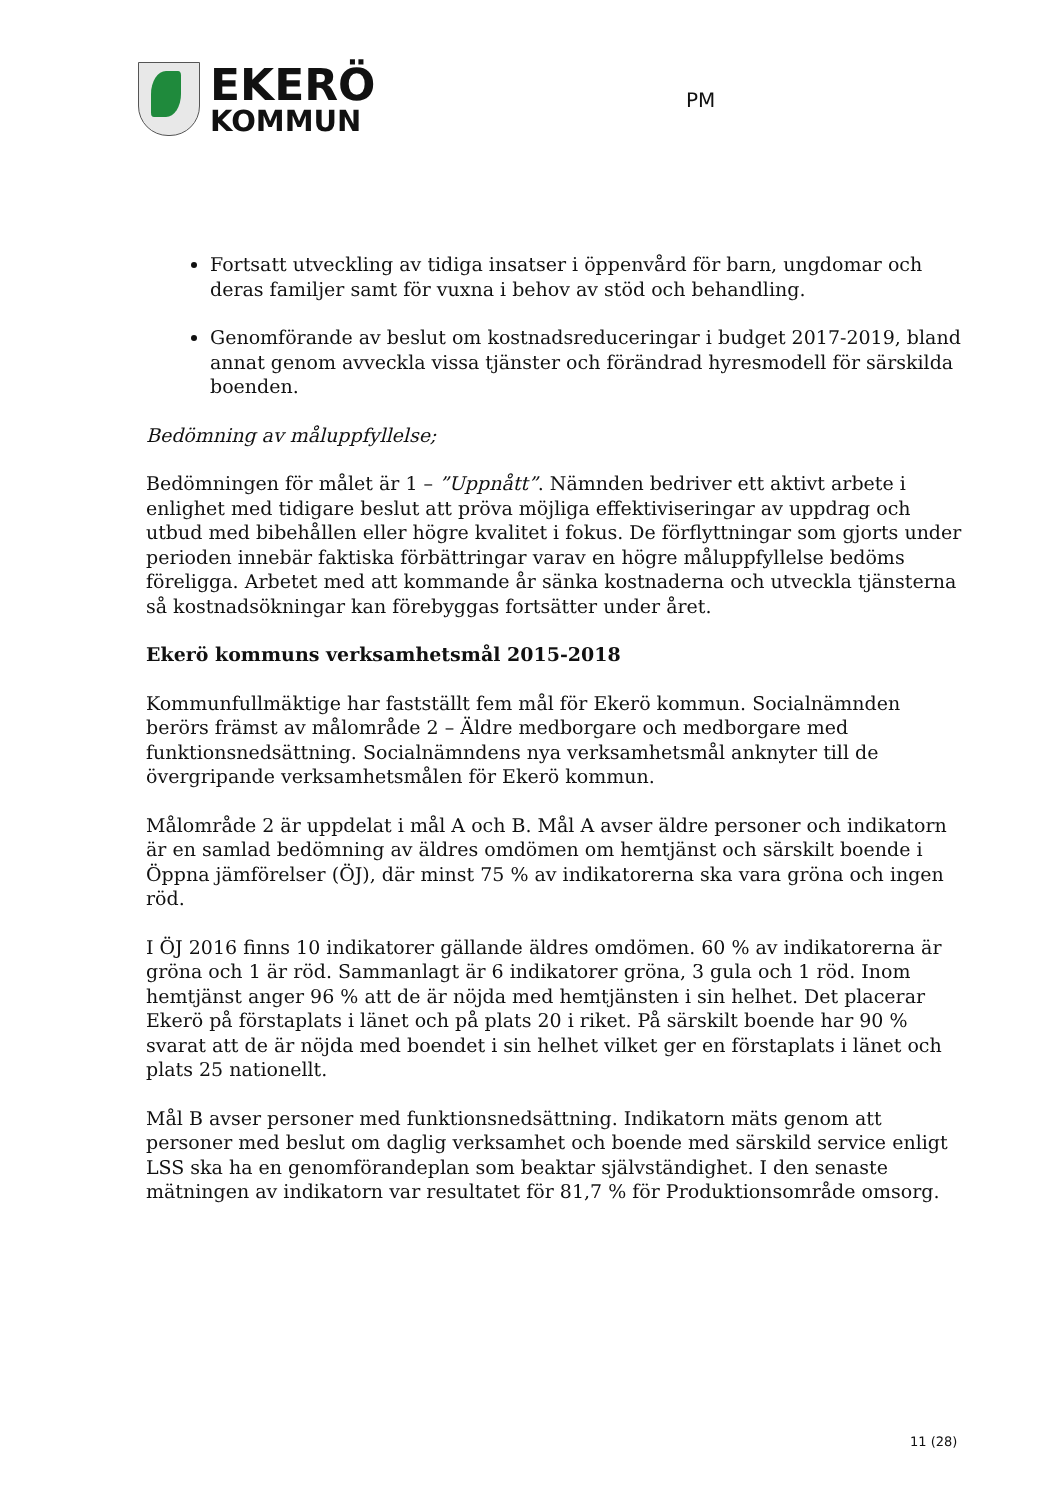EKERÖ
KOMMUN
PM
Fortsatt utveckling av tidiga insatser i öppenvård för barn, ungdomar och deras familjer samt för vuxna i behov av stöd och behandling.
Genomförande av beslut om kostnadsreduceringar i budget 2017-2019, bland annat genom avveckla vissa tjänster och förändrad hyresmodell för särskilda boenden.
Bedömning av måluppfyllelse;
Bedömningen för målet är 1 – ”Uppnått”. Nämnden bedriver ett aktivt arbete i enlighet med tidigare beslut att pröva möjliga effektiviseringar av uppdrag och utbud med bibehållen eller högre kvalitet i fokus. De förflyttningar som gjorts under perioden innebär faktiska förbättringar varav en högre måluppfyllelse bedöms föreligga. Arbetet med att kommande år sänka kostnaderna och utveckla tjänsterna så kostnadsökningar kan förebyggas fortsätter under året.
Ekerö kommuns verksamhetsmål 2015-2018
Kommunfullmäktige har fastställt fem mål för Ekerö kommun. Socialnämnden berörs främst av målområde 2 – Äldre medborgare och medborgare med funktionsnedsättning. Socialnämndens nya verksamhetsmål anknyter till de övergripande verksamhetsmålen för Ekerö kommun.
Målområde 2 är uppdelat i mål A och B. Mål A avser äldre personer och indikatorn är en samlad bedömning av äldres omdömen om hemtjänst och särskilt boende i Öppna jämförelser (ÖJ), där minst 75 % av indikatorerna ska vara gröna och ingen röd.
I ÖJ 2016 finns 10 indikatorer gällande äldres omdömen. 60 % av indikatorerna är gröna och 1 är röd. Sammanlagt är 6 indikatorer gröna, 3 gula och 1 röd. Inom hemtjänst anger 96 % att de är nöjda med hemtjänsten i sin helhet. Det placerar Ekerö på förstaplats i länet och på plats 20 i riket. På särskilt boende har 90 % svarat att de är nöjda med boendet i sin helhet vilket ger en förstaplats i länet och plats 25 nationellt.
Mål B avser personer med funktionsnedsättning. Indikatorn mäts genom att personer med beslut om daglig verksamhet och boende med särskild service enligt LSS ska ha en genomförandeplan som beaktar självständighet. I den senaste mätningen av indikatorn var resultatet för 81,7 % för Produktionsområde omsorg.
11 (28)